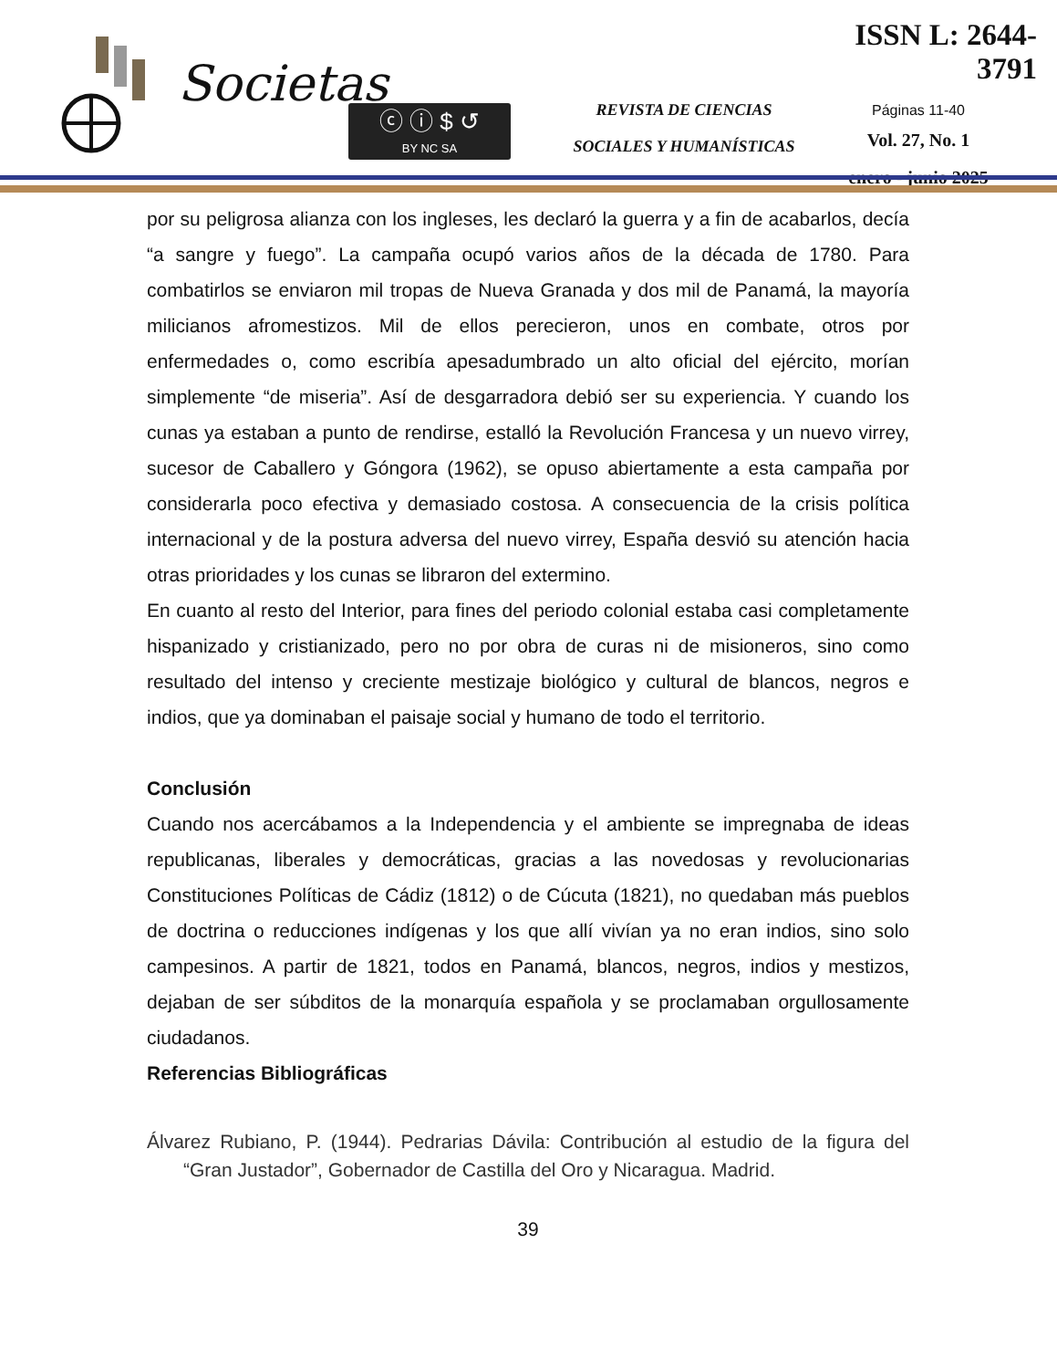Societas
ⓒ ⓘ $ ↺
BY NC SA
REVISTA DE CIENCIAS
SOCIALES Y HUMANÍSTICAS
ISSN L: 2644-3791
Páginas 11-40
Vol. 27, No. 1
enero - junio 2025
por su peligrosa alianza con los ingleses, les declaró la guerra y a fin de acabarlos, decía “a sangre y fuego”. La campaña ocupó varios años de la década de 1780. Para combatirlos se enviaron mil tropas de Nueva Granada y dos mil de Panamá, la mayoría milicianos afromestizos. Mil de ellos perecieron, unos en combate, otros por enfermedades o, como escribía apesadumbrado un alto oficial del ejército, morían simplemente “de miseria”. Así de desgarradora debió ser su experiencia. Y cuando los cunas ya estaban a punto de rendirse, estalló la Revolución Francesa y un nuevo virrey, sucesor de Caballero y Góngora (1962), se opuso abiertamente a esta campaña por considerarla poco efectiva y demasiado costosa. A consecuencia de la crisis política internacional y de la postura adversa del nuevo virrey, España desvió su atención hacia otras prioridades y los cunas se libraron del extermino.
En cuanto al resto del Interior, para fines del periodo colonial estaba casi completamente hispanizado y cristianizado, pero no por obra de curas ni de misioneros, sino como resultado del intenso y creciente mestizaje biológico y cultural de blancos, negros e indios, que ya dominaban el paisaje social y humano de todo el territorio.
Conclusión
Cuando nos acercábamos a la Independencia y el ambiente se impregnaba de ideas republicanas, liberales y democráticas, gracias a las novedosas y revolucionarias Constituciones Políticas de Cádiz (1812) o de Cúcuta (1821), no quedaban más pueblos de doctrina o reducciones indígenas y los que allí vivían ya no eran indios, sino solo campesinos. A partir de 1821, todos en Panamá, blancos, negros, indios y mestizos, dejaban de ser súbditos de la monarquía española y se proclamaban orgullosamente ciudadanos.
Referencias Bibliográficas
Álvarez Rubiano, P. (1944). Pedrarias Dávila: Contribución al estudio de la figura del “Gran Justador”, Gobernador de Castilla del Oro y Nicaragua. Madrid.
39